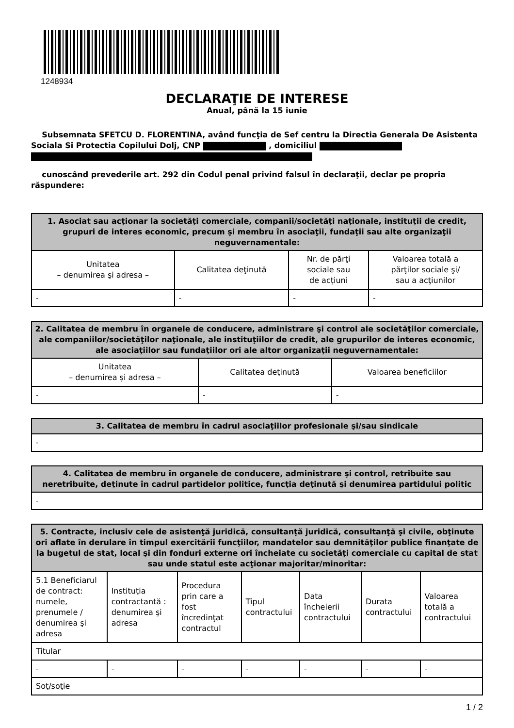1248934
DECLARAŢIE DE INTERESE
Anual, până la 15 iunie
Subsemnata SFETCU D. FLORENTINA, având funcţia de Sef centru la Directia Generala De Asistenta Sociala Si Protectia Copilului Dolj, CNP , domiciliul
cunoscând prevederile art. 292 din Codul penal privind falsul în declaraţii, declar pe propria răspundere:
| 1. Asociat sau acţionar la societăţi comerciale, companii/societăţi naţionale, instituţii de credit, grupuri de interes economic, precum şi membru în asociaţii, fundaţii sau alte organizaţii neguvernamentale: | | | |
| --- | --- | --- | --- |
| Unitatea – denumirea şi adresa – | Calitatea deţinută | Nr. de părţi sociale sau de acţiuni | Valoarea totală a părţilor sociale şi/ sau a acţiunilor |
| - | - | - | - |
| 2. Calitatea de membru în organele de conducere, administrare şi control ale societăţilor comerciale, ale companiilor/societăţilor naţionale, ale instituţiilor de credit, ale grupurilor de interes economic, ale asociaţiilor sau fundaţiilor ori ale altor organizaţii neguvernamentale: | | |
| --- | --- | --- |
| Unitatea – denumirea şi adresa – | Calitatea deţinută | Valoarea beneficiilor |
| - | - | - |
| 3. Calitatea de membru în cadrul asociaţiilor profesionale şi/sau sindicale |
| --- |
| - |
| 4. Calitatea de membru în organele de conducere, administrare şi control, retribuite sau neretribuite, deţinute în cadrul partidelor politice, funcţia deţinută şi denumirea partidului politic |
| --- |
| - |
| 5. Contracte, inclusiv cele de asistenţă juridică, consultanţă juridică, consultanţă şi civile, obţinute ori aflate în derulare în timpul exercitării funcţiilor, mandatelor sau demnităţilor publice finanţate de la bugetul de stat, local şi din fonduri externe ori încheiate cu societăţi comerciale cu capital de stat sau unde statul este acţionar majoritar/minoritar: | | | | | | |
| --- | --- | --- | --- | --- | --- | --- |
| 5.1 Beneficiarul de contract: numele, prenumele / denumirea şi adresa | Instituţia contractantă : denumirea şi adresa | Procedura prin care a fost încredinţat contractul | Tipul contractului | Data încheierii contractului | Durata contractului | Valoarea totală a contractului |
| Titular | | | | | | |
| - | - | - | - | - | - | - |
| Soţ/soţie | | | | | | |
1 / 2